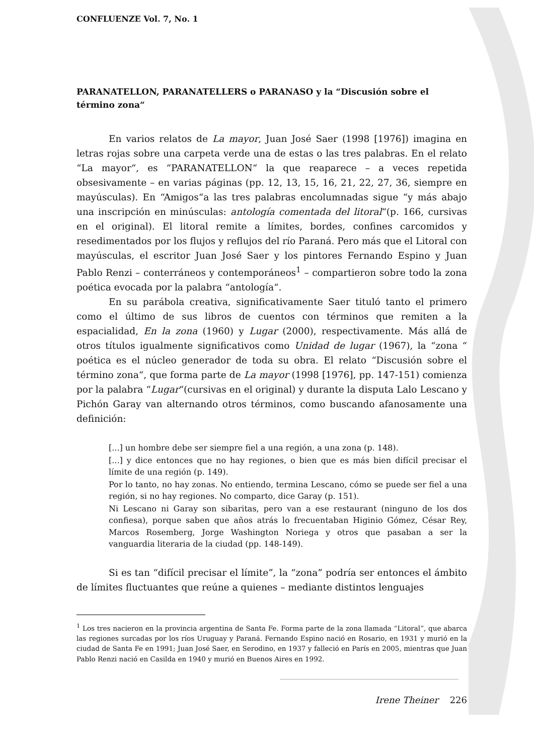CONFLUENZE Vol. 7, No. 1
PARANATELLON, PARANATELLERS o PARANASO y la “Discusión sobre el término zona“
En varios relatos de La mayor, Juan José Saer (1998 [1976]) imagina en letras rojas sobre una carpeta verde una de estas o las tres palabras. En el relato “La mayor“, es “PARANATELLON“ la que reaparece – a veces repetida obsesivamente – en varias páginas (pp. 12, 13, 15, 16, 21, 22, 27, 36, siempre en mayúsculas). En “Amigos“a las tres palabras encolumnadas sigue “y más abajo una inscripción en minúsculas: antología comentada del litoral“(p. 166, cursivas en el original). El litoral remite a límites, bordes, confines carcomidos y resedimentados por los flujos y reflujos del río Paraná. Pero más que el Litoral con mayúsculas, el escritor Juan José Saer y los pintores Fernando Espino y Juan Pablo Renzi – conterráneos y contemporáneos<sup>1</sup> – compartieron sobre todo la zona poética evocada por la palabra “antología“.
En su parábola creativa, significativamente Saer tituló tanto el primero como el último de sus libros de cuentos con términos que remiten a la espacialidad, En la zona (1960) y Lugar (2000), respectivamente. Más allá de otros títulos igualmente significativos como Unidad de lugar (1967), la “zona “ poética es el núcleo generador de toda su obra. El relato “Discusión sobre el término zona“, que forma parte de La mayor (1998 [1976], pp. 147-151) comienza por la palabra “Lugar“(cursivas en el original) y durante la disputa Lalo Lescano y Pichón Garay van alternando otros términos, como buscando afanosamente una definición:
[...] un hombre debe ser siempre fiel a una región, a una zona (p. 148).
[...] y dice entonces que no hay regiones, o bien que es más bien difícil precisar el límite de una región (p. 149).
Por lo tanto, no hay zonas. No entiendo, termina Lescano, cómo se puede ser fiel a una región, si no hay regiones. No comparto, dice Garay (p. 151).
Ni Lescano ni Garay son sibaritas, pero van a ese restaurant (ninguno de los dos confiesa), porque saben que años atrás lo frecuentaban Higinio Gómez, César Rey, Marcos Rosemberg, Jorge Washington Noriega y otros que pasaban a ser la vanguardia literaria de la ciudad (pp. 148-149).
Si es tan “difícil precisar el límite”, la “zona” podría ser entonces el ámbito de límites fluctuantes que reúne a quienes – mediante distintos lenguajes
<sup>1</sup> Los tres nacieron en la provincia argentina de Santa Fe. Forma parte de la zona llamada “Litoral”, que abarca las regiones surcadas por los ríos Uruguay y Paraná. Fernando Espino nació en Rosario, en 1931 y murió en la ciudad de Santa Fe en 1991; Juan José Saer, en Serodino, en 1937 y falleció en París en 2005, mientras que Juan Pablo Renzi nació en Casilda en 1940 y murió en Buenos Aires en 1992.
Irene Theiner 226